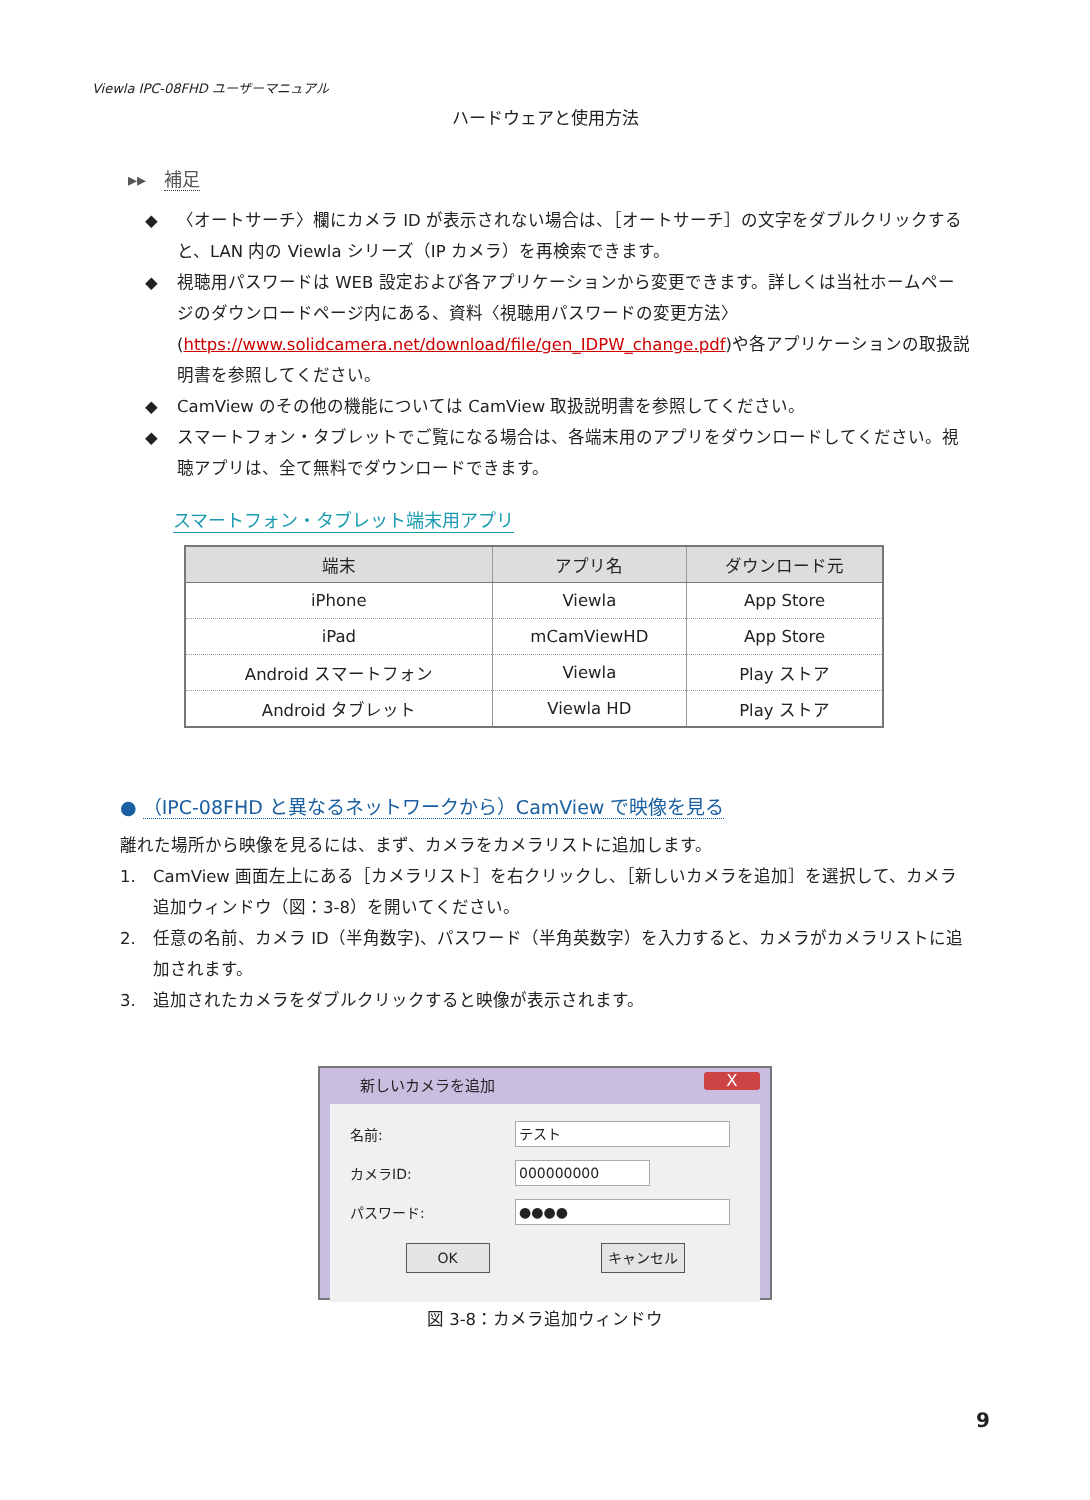Viewla IPC-08FHD ユーザーマニュアル
ハードウェアと使用方法
▸▸ 補足
◆ 〈オートサーチ〉欄にカメラ ID が表示されない場合は、［オートサーチ］の文字をダブルクリックすると、LAN 内の Viewla シリーズ（IP カメラ）を再検索できます。
◆ 視聴用パスワードは WEB 設定および各アプリケーションから変更できます。詳しくは当社ホームページのダウンロードページ内にある、資料〈視聴用パスワードの変更方法〉(https://www.solidcamera.net/download/file/gen_IDPW_change.pdf)や各アプリケーションの取扱説明書を参照してください。
◆ CamView のその他の機能については CamView 取扱説明書を参照してください。
◆ スマートフォン・タブレットでご覧になる場合は、各端末用のアプリをダウンロードしてください。視聴アプリは、全て無料でダウンロードできます。
スマートフォン・タブレット端末用アプリ
| 端末 | アプリ名 | ダウンロード元 |
| --- | --- | --- |
| iPhone | Viewla | App Store |
| iPad | mCamViewHD | App Store |
| Android スマートフォン | Viewla | Play ストア |
| Android タブレット | Viewla HD | Play ストア |
● （IPC-08FHD と異なるネットワークから）CamView で映像を見る
離れた場所から映像を見るには、まず、カメラをカメラリストに追加します。
1. CamView 画面左上にある［カメラリスト］を右クリックし、［新しいカメラを追加］を選択して、カメラ追加ウィンドウ（図：3-8）を開いてください。
2. 任意の名前、カメラ ID（半角数字)、パスワード（半角英数字）を入力すると、カメラがカメラリストに追加されます。
3. 追加されたカメラをダブルクリックすると映像が表示されます。
新しいカメラを追加
X
名前:
テスト
カメラID:
000000000
パスワード:
●●●●
OK キャンセル
図 3-8：カメラ追加ウィンドウ
9